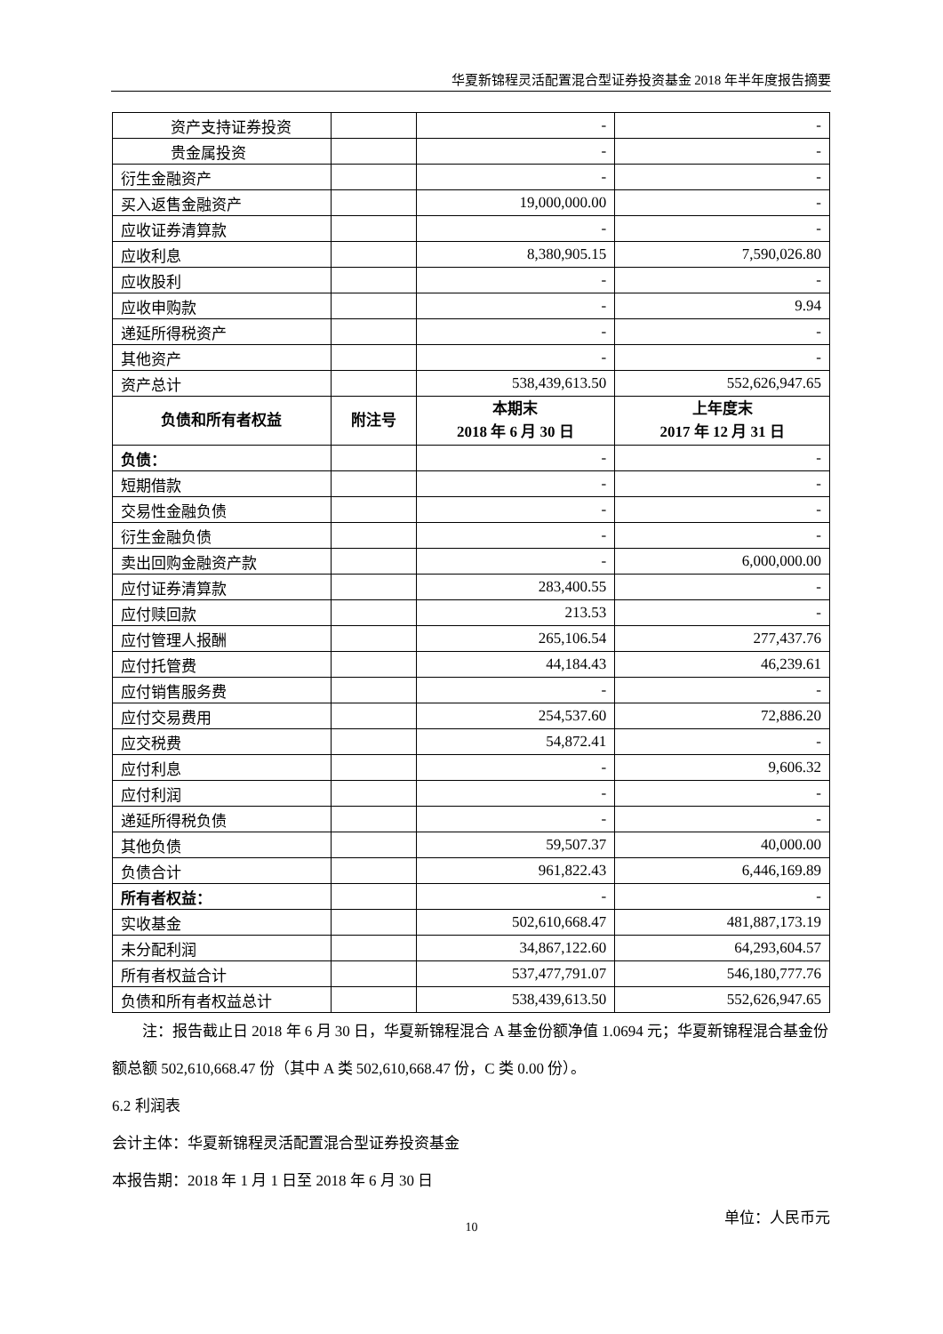华夏新锦程灵活配置混合型证券投资基金 2018 年半年度报告摘要
| 资产支持证券投资 | | - | - |
| 贵金属投资 | | - | - |
| 衍生金融资产 | | - | - |
| 买入返售金融资产 | | 19,000,000.00 | - |
| 应收证券清算款 | | - | - |
| 应收利息 | | 8,380,905.15 | 7,590,026.80 |
| 应收股利 | | - | - |
| 应收申购款 | | - | 9.94 |
| 递延所得税资产 | | - | - |
| 其他资产 | | - | - |
| 资产总计 | | 538,439,613.50 | 552,626,947.65 |
| 负债和所有者权益 | 附注号 | 本期末 2018 年 6 月 30 日 | 上年度末 2017 年 12 月 31 日 |
| 负债： | | - | - |
| 短期借款 | | - | - |
| 交易性金融负债 | | - | - |
| 衍生金融负债 | | - | - |
| 卖出回购金融资产款 | | - | 6,000,000.00 |
| 应付证券清算款 | | 283,400.55 | - |
| 应付赎回款 | | 213.53 | - |
| 应付管理人报酬 | | 265,106.54 | 277,437.76 |
| 应付托管费 | | 44,184.43 | 46,239.61 |
| 应付销售服务费 | | - | - |
| 应付交易费用 | | 254,537.60 | 72,886.20 |
| 应交税费 | | 54,872.41 | - |
| 应付利息 | | - | 9,606.32 |
| 应付利润 | | - | - |
| 递延所得税负债 | | - | - |
| 其他负债 | | 59,507.37 | 40,000.00 |
| 负债合计 | | 961,822.43 | 6,446,169.89 |
| 所有者权益： | | - | - |
| 实收基金 | | 502,610,668.47 | 481,887,173.19 |
| 未分配利润 | | 34,867,122.60 | 64,293,604.57 |
| 所有者权益合计 | | 537,477,791.07 | 546,180,777.76 |
| 负债和所有者权益总计 | | 538,439,613.50 | 552,626,947.65 |
注：报告截止日 2018 年 6 月 30 日，华夏新锦程混合 A 基金份额净值 1.0694 元；华夏新锦程混合基金份额总额 502,610,668.47 份（其中 A 类 502,610,668.47 份，C 类 0.00 份）。
6.2 利润表
会计主体：华夏新锦程灵活配置混合型证券投资基金
本报告期：2018 年 1 月 1 日至 2018 年 6 月 30 日
单位：人民币元
10